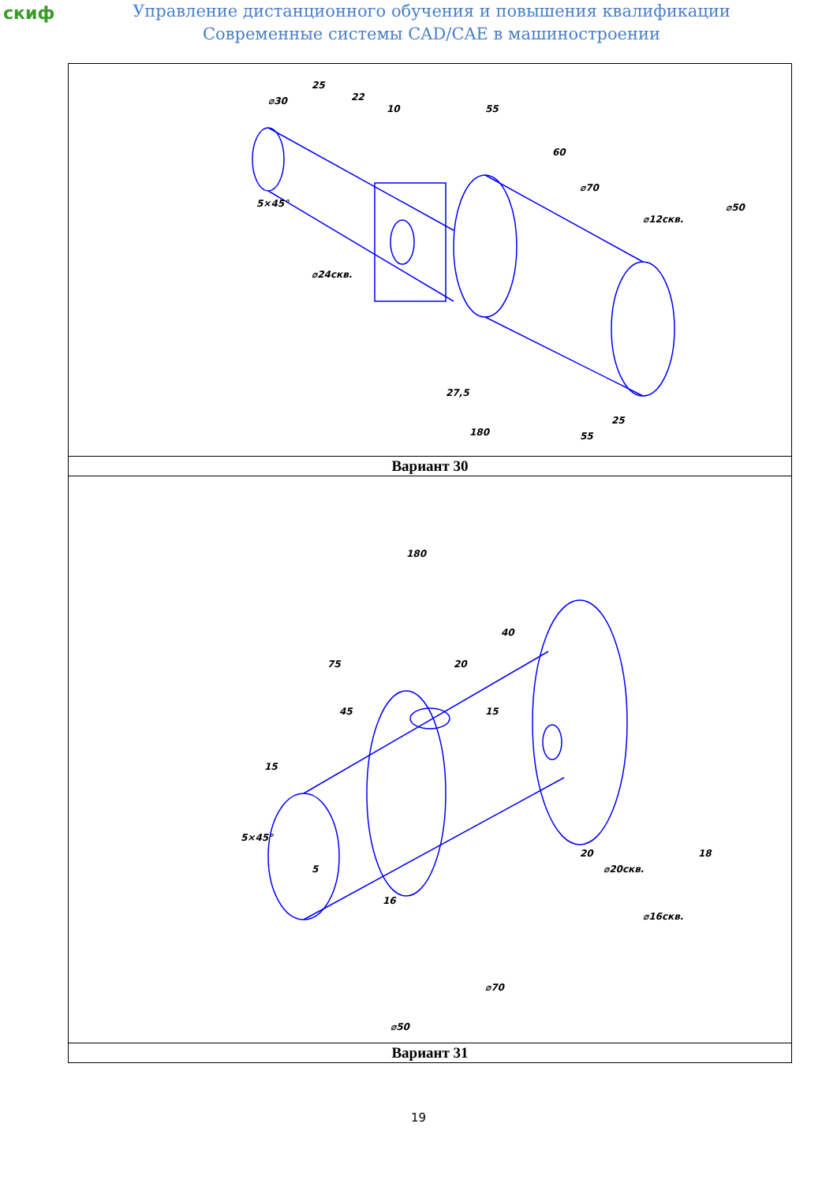скиф
Управление дистанционного обучения и повышения квалификации
Современные системы CAD/CAE в машиностроении
| ⌀30 25 22 10 55 60 ⌀70 ⌀12скв. ⌀50 5×45° ⌀24скв. 27,5 25 55 180 |
| Вариант 30 |
| 180 75 45 20 40 15 15 5×45° 5 16 20 ⌀20скв. 18 ⌀16скв. ⌀70 ⌀50 |
| Вариант 31 |
19